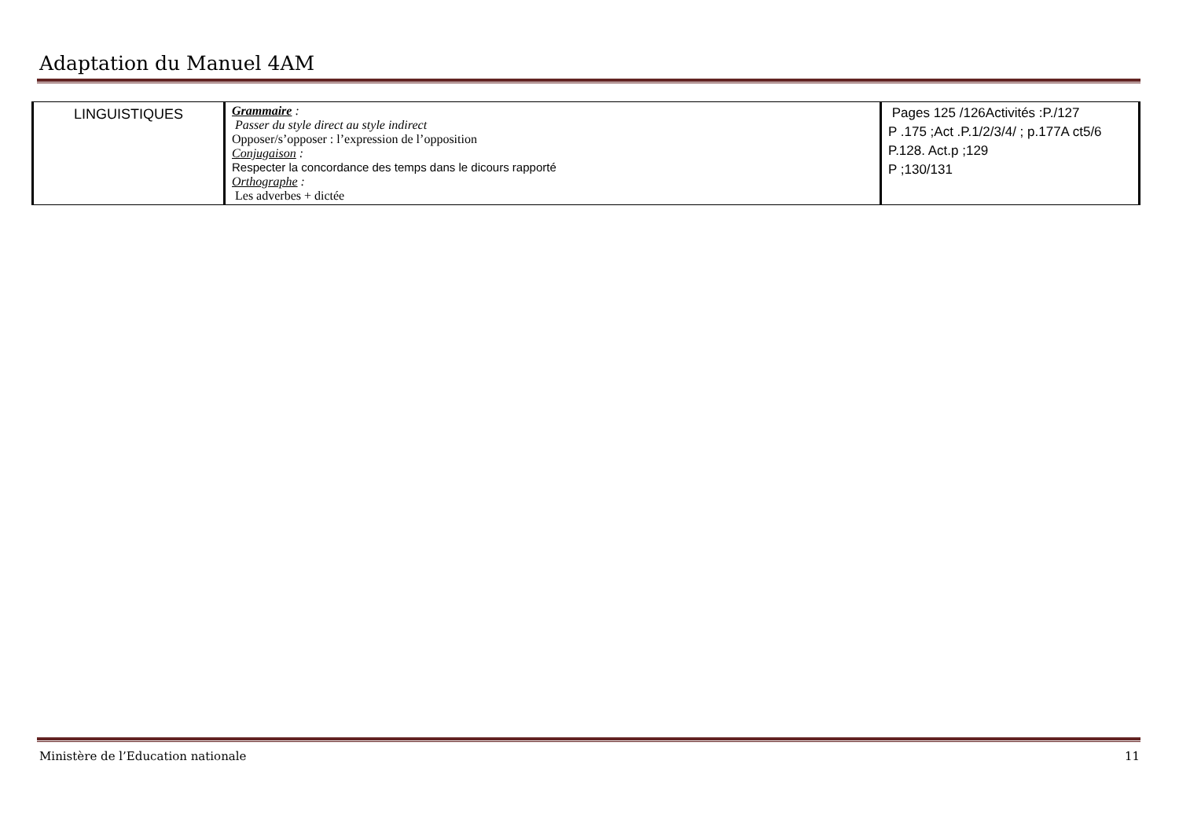Adaptation du Manuel 4AM
| LINGUISTIQUES | Grammaire : Passer du style direct au style indirect Opposer/s’opposer : l’expression de l’opposition Conjugaison : Respecter la concordance des temps dans le dicours rapporté Orthographe : Les adverbes + dictée | Pages 125 /126Activités :P./127 P .175 ;Act .P.1/2/3/4/ ; p.177A ct5/6 P.128. Act.p ;129 P ;130/131 |
Ministère de l’Education nationale 11